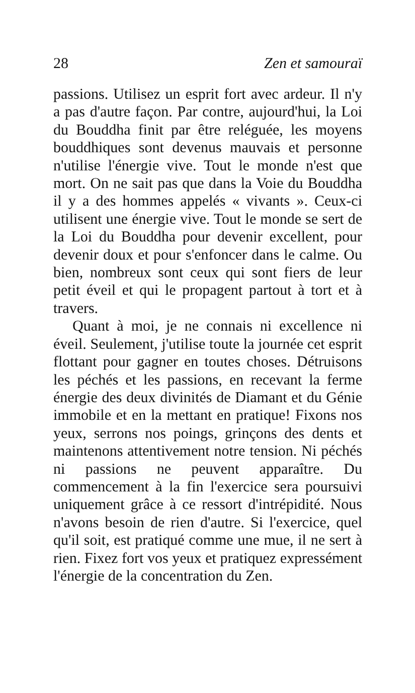28 Zen et samouraï
passions. Utilisez un esprit fort avec ardeur. Il n'y a pas d'autre façon. Par contre, aujourd'hui, la Loi du Bouddha finit par être reléguée, les moyens bouddhiques sont devenus mauvais et personne n'utilise l'énergie vive. Tout le monde n'est que mort. On ne sait pas que dans la Voie du Bouddha il y a des hommes appelés « vivants ». Ceux-ci utilisent une énergie vive. Tout le monde se sert de la Loi du Bouddha pour devenir excellent, pour devenir doux et pour s'enfoncer dans le calme. Ou bien, nombreux sont ceux qui sont fiers de leur petit éveil et qui le propagent partout à tort et à travers.
Quant à moi, je ne connais ni excellence ni éveil. Seulement, j'utilise toute la journée cet esprit flottant pour gagner en toutes choses. Détruisons les péchés et les passions, en recevant la ferme énergie des deux divinités de Diamant et du Génie immobile et en la mettant en pratique! Fixons nos yeux, serrons nos poings, grinçons des dents et maintenons attentivement notre tension. Ni péchés ni passions ne peuvent apparaître. Du commencement à la fin l'exercice sera poursuivi uniquement grâce à ce ressort d'intrépidité. Nous n'avons besoin de rien d'autre. Si l'exercice, quel qu'il soit, est pratiqué comme une mue, il ne sert à rien. Fixez fort vos yeux et pratiquez expressément l'énergie de la concentration du Zen.